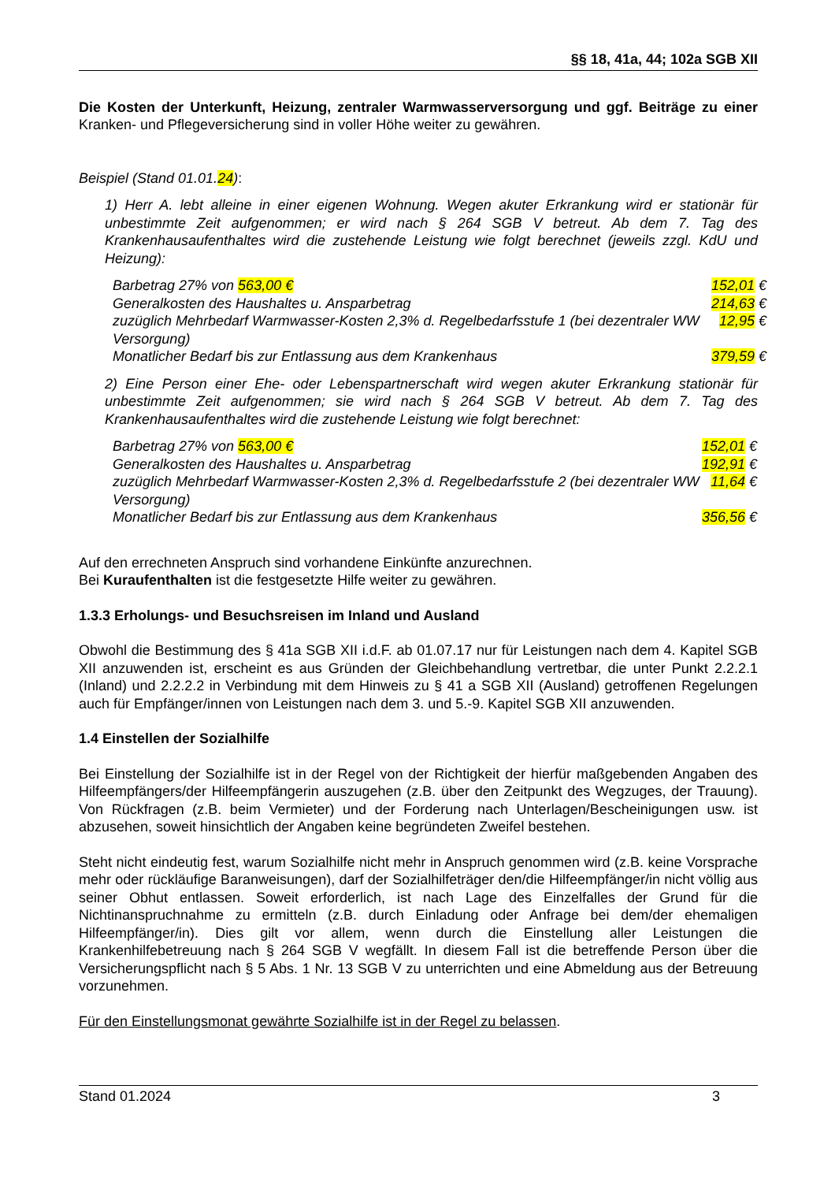§§ 18, 41a, 44; 102a SGB XII
Die Kosten der Unterkunft, Heizung, zentraler Warmwasserversorgung und ggf. Beiträge zu einer Kranken- und Pflegeversicherung sind in voller Höhe weiter zu gewähren.
Beispiel (Stand 01.01.24):
1) Herr A. lebt alleine in einer eigenen Wohnung. Wegen akuter Erkrankung wird er stationär für unbestimmte Zeit aufgenommen; er wird nach § 264 SGB V betreut. Ab dem 7. Tag des Krankenhausaufenthaltes wird die zustehende Leistung wie folgt berechnet (jeweils zzgl. KdU und Heizung):
| Barbetrag 27% von 563,00 € | 152,01 € |
| Generalkosten des Haushaltes u. Ansparbetrag | 214,63 € |
| zuzüglich Mehrbedarf Warmwasser-Kosten 2,3% d. Regelbedarfsstufe 1 (bei dezentraler WW Versorgung) | 12,95 € |
| Monatlicher Bedarf bis zur Entlassung aus dem Krankenhaus | 379,59 € |
2) Eine Person einer Ehe- oder Lebenspartnerschaft wird wegen akuter Erkrankung stationär für unbestimmte Zeit aufgenommen; sie wird nach § 264 SGB V betreut. Ab dem 7. Tag des Krankenhausaufenthaltes wird die zustehende Leistung wie folgt berechnet:
| Barbetrag 27% von 563,00 € | 152,01 € |
| Generalkosten des Haushaltes u. Ansparbetrag | 192,91 € |
| zuzüglich Mehrbedarf Warmwasser-Kosten 2,3% d. Regelbedarfsstufe 2 (bei dezentraler WW Versorgung) | 11,64 € |
| Monatlicher Bedarf bis zur Entlassung aus dem Krankenhaus | 356,56 € |
Auf den errechneten Anspruch sind vorhandene Einkünfte anzurechnen.
Bei Kuraufenthalten ist die festgesetzte Hilfe weiter zu gewähren.
1.3.3 Erholungs- und Besuchsreisen im Inland und Ausland
Obwohl die Bestimmung des § 41a SGB XII i.d.F. ab 01.07.17 nur für Leistungen nach dem 4. Kapitel SGB XII anzuwenden ist, erscheint es aus Gründen der Gleichbehandlung vertretbar, die unter Punkt 2.2.2.1 (Inland) und 2.2.2.2 in Verbindung mit dem Hinweis zu § 41 a SGB XII (Ausland) getroffenen Regelungen auch für Empfänger/innen von Leistungen nach dem 3. und 5.-9. Kapitel SGB XII anzuwenden.
1.4 Einstellen der Sozialhilfe
Bei Einstellung der Sozialhilfe ist in der Regel von der Richtigkeit der hierfür maßgebenden Angaben des Hilfeempfängers/der Hilfeempfängerin auszugehen (z.B. über den Zeitpunkt des Wegzuges, der Trauung). Von Rückfragen (z.B. beim Vermieter) und der Forderung nach Unterlagen/Bescheinigungen usw. ist abzusehen, soweit hinsichtlich der Angaben keine begründeten Zweifel bestehen.
Steht nicht eindeutig fest, warum Sozialhilfe nicht mehr in Anspruch genommen wird (z.B. keine Vorsprache mehr oder rückläufige Baranweisungen), darf der Sozialhilfeträger den/die Hilfeempfänger/in nicht völlig aus seiner Obhut entlassen. Soweit erforderlich, ist nach Lage des Einzelfalles der Grund für die Nichtinanspruchnahme zu ermitteln (z.B. durch Einladung oder Anfrage bei dem/der ehemaligen Hilfeempfänger/in). Dies gilt vor allem, wenn durch die Einstellung aller Leistungen die Krankenhilfebetreuung nach § 264 SGB V wegfällt. In diesem Fall ist die betreffende Person über die Versicherungspflicht nach § 5 Abs. 1 Nr. 13 SGB V zu unterrichten und eine Abmeldung aus der Betreuung vorzunehmen.
Für den Einstellungsmonat gewährte Sozialhilfe ist in der Regel zu belassen.
Stand 01.2024 3